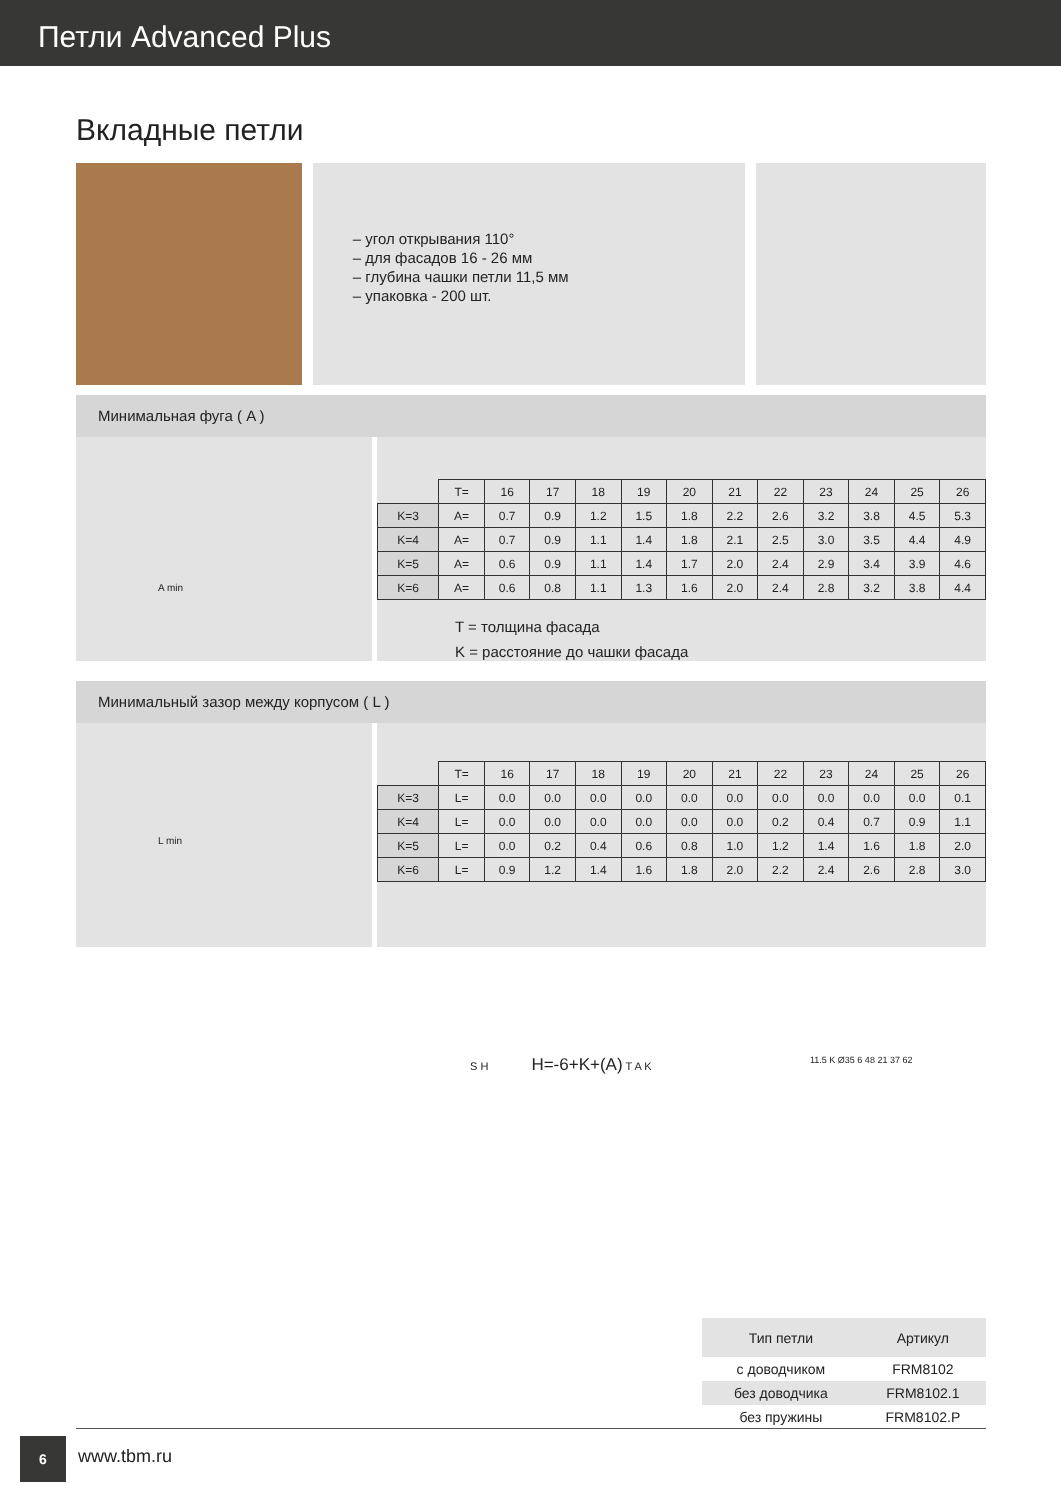Петли Advanced Plus
Вкладные петли
– угол открывания 110°
– для фасадов 16 - 26 мм
– глубина чашки петли 11,5 мм
– упаковка - 200 шт.
Минимальная фуга ( A )
A min
| | T= | 16 | 17 | 18 | 19 | 20 | 21 | 22 | 23 | 24 | 25 | 26 |
| K=3 | A= | 0.7 | 0.9 | 1.2 | 1.5 | 1.8 | 2.2 | 2.6 | 3.2 | 3.8 | 4.5 | 5.3 |
| K=4 | A= | 0.7 | 0.9 | 1.1 | 1.4 | 1.8 | 2.1 | 2.5 | 3.0 | 3.5 | 4.4 | 4.9 |
| K=5 | A= | 0.6 | 0.9 | 1.1 | 1.4 | 1.7 | 2.0 | 2.4 | 2.9 | 3.4 | 3.9 | 4.6 |
| K=6 | A= | 0.6 | 0.8 | 1.1 | 1.3 | 1.6 | 2.0 | 2.4 | 2.8 | 3.2 | 3.8 | 4.4 |
T = толщина фасада
K = расстояние до чашки фасада
Минимальный зазор между корпусом ( L )
L min
| | T= | 16 | 17 | 18 | 19 | 20 | 21 | 22 | 23 | 24 | 25 | 26 |
| K=3 | L= | 0.0 | 0.0 | 0.0 | 0.0 | 0.0 | 0.0 | 0.0 | 0.0 | 0.0 | 0.0 | 0.1 |
| K=4 | L= | 0.0 | 0.0 | 0.0 | 0.0 | 0.0 | 0.0 | 0.2 | 0.4 | 0.7 | 0.9 | 1.1 |
| K=5 | L= | 0.0 | 0.2 | 0.4 | 0.6 | 0.8 | 1.0 | 1.2 | 1.4 | 1.6 | 1.8 | 2.0 |
| K=6 | L= | 0.9 | 1.2 | 1.4 | 1.6 | 1.8 | 2.0 | 2.2 | 2.4 | 2.6 | 2.8 | 3.0 |
S H H=-6+K+(A) T A K 11.5 K Ø35 6 48 21 37 62
| Тип петли | Артикул |
| --- | --- |
| с доводчиком | FRM8102 |
| без доводчика | FRM8102.1 |
| без пружины | FRM8102.P |
6
www.tbm.ru